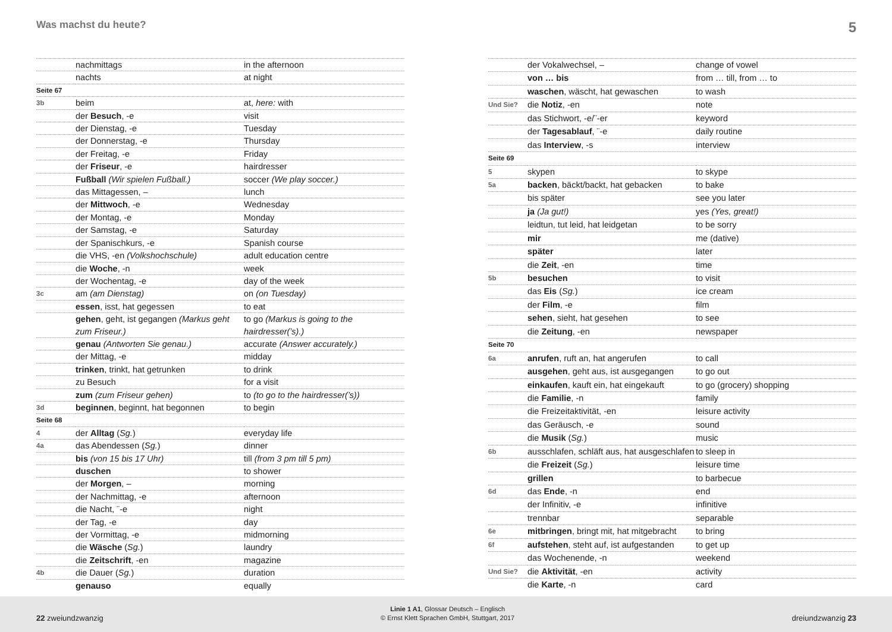Was machst du heute? 5
| | nachmittags | in the afternoon |
| | nachts | at night |
| Seite 67 | | |
| 3b | beim | at, here: with |
| | der Besuch , -e | visit |
| | der Dienstag, -e | Tuesday |
| | der Donnerstag, -e | Thursday |
| | der Freitag, -e | Friday |
| | der Friseur , -e | hairdresser |
| | Fußball (Wir spielen Fußball.) | soccer (We play soccer.) |
| | das Mittagessen, – | lunch |
| | der Mittwoch , -e | Wednesday |
| | der Montag, -e | Monday |
| | der Samstag, -e | Saturday |
| | der Spanischkurs, -e | Spanish course |
| | die VHS, -en (Volkshochschule) | adult education centre |
| | die Woche , -n | week |
| | der Wochentag, -e | day of the week |
| 3c | am (am Dienstag) | on (on Tuesday) |
| | essen , isst, hat gegessen | to eat |
| | gehen , geht, ist gegangen (Markus geht zum Friseur.) | to go (Markus is going to the hairdresser(’s).) |
| | genau (Antworten Sie genau.) | accurate (Answer accurately.) |
| | der Mittag, -e | midday |
| | trinken , trinkt, hat getrunken | to drink |
| | zu Besuch | for a visit |
| | zum (zum Friseur gehen) | to (to go to the hairdresser(’s)) |
| 3d | beginnen , beginnt, hat begonnen | to begin |
| Seite 68 | | |
| 4 | der Alltag ( Sg. ) | everyday life |
| 4a | das Abendessen ( Sg. ) | dinner |
| | bis (von 15 bis 17 Uhr) | till (from 3 pm till 5 pm) |
| | duschen | to shower |
| | der Morgen , – | morning |
| | der Nachmittag, -e | afternoon |
| | die Nacht, ¨-e | night |
| | der Tag, -e | day |
| | der Vormittag, -e | midmorning |
| | die Wäsche ( Sg. ) | laundry |
| | die Zeitschrift , -en | magazine |
| 4b | die Dauer ( Sg. ) | duration |
| | genauso | equally |
| | der Vokalwechsel, – | change of vowel |
| | von … bis | from … till, from … to |
| | waschen , wäscht, hat gewaschen | to wash |
| Und Sie? | die Notiz , -en | note |
| | das Stichwort, -e/¨-er | keyword |
| | der Tagesablauf , ¨-e | daily routine |
| | das Interview , -s | interview |
| Seite 69 | | |
| 5 | skypen | to skype |
| 5a | backen , bäckt/backt, hat gebacken | to bake |
| | bis später | see you later |
| | ja (Ja gut!) | yes (Yes, great!) |
| | leidtun, tut leid, hat leidgetan | to be sorry |
| | mir | me (dative) |
| | später | later |
| | die Zeit , -en | time |
| 5b | besuchen | to visit |
| | das Eis ( Sg. ) | ice cream |
| | der Film , -e | film |
| | sehen , sieht, hat gesehen | to see |
| | die Zeitung , -en | newspaper |
| Seite 70 | | |
| 6a | anrufen , ruft an, hat angerufen | to call |
| | ausgehen , geht aus, ist ausgegangen | to go out |
| | einkaufen , kauft ein, hat eingekauft | to go (grocery) shopping |
| | die Familie , -n | family |
| | die Freizeitaktivität, -en | leisure activity |
| | das Geräusch, -e | sound |
| | die Musik ( Sg. ) | music |
| 6b | ausschlafen, schläft aus, hat ausgeschlafen | to sleep in |
| | die Freizeit ( Sg. ) | leisure time |
| | grillen | to barbecue |
| 6d | das Ende , -n | end |
| | der Infinitiv, -e | infinitive |
| | trennbar | separable |
| 6e | mitbringen , bringt mit, hat mitgebracht | to bring |
| 6f | aufstehen , steht auf, ist aufgestanden | to get up |
| | das Wochenende, -n | weekend |
| Und Sie? | die Aktivität , -en | activity |
| | die Karte , -n | card |
22 zweiundzwanzig Linie 1 A1, Glossar Deutsch – Englisch
© Ernst Klett Sprachen GmbH, Stuttgart, 2017 dreiundzwanzig 23